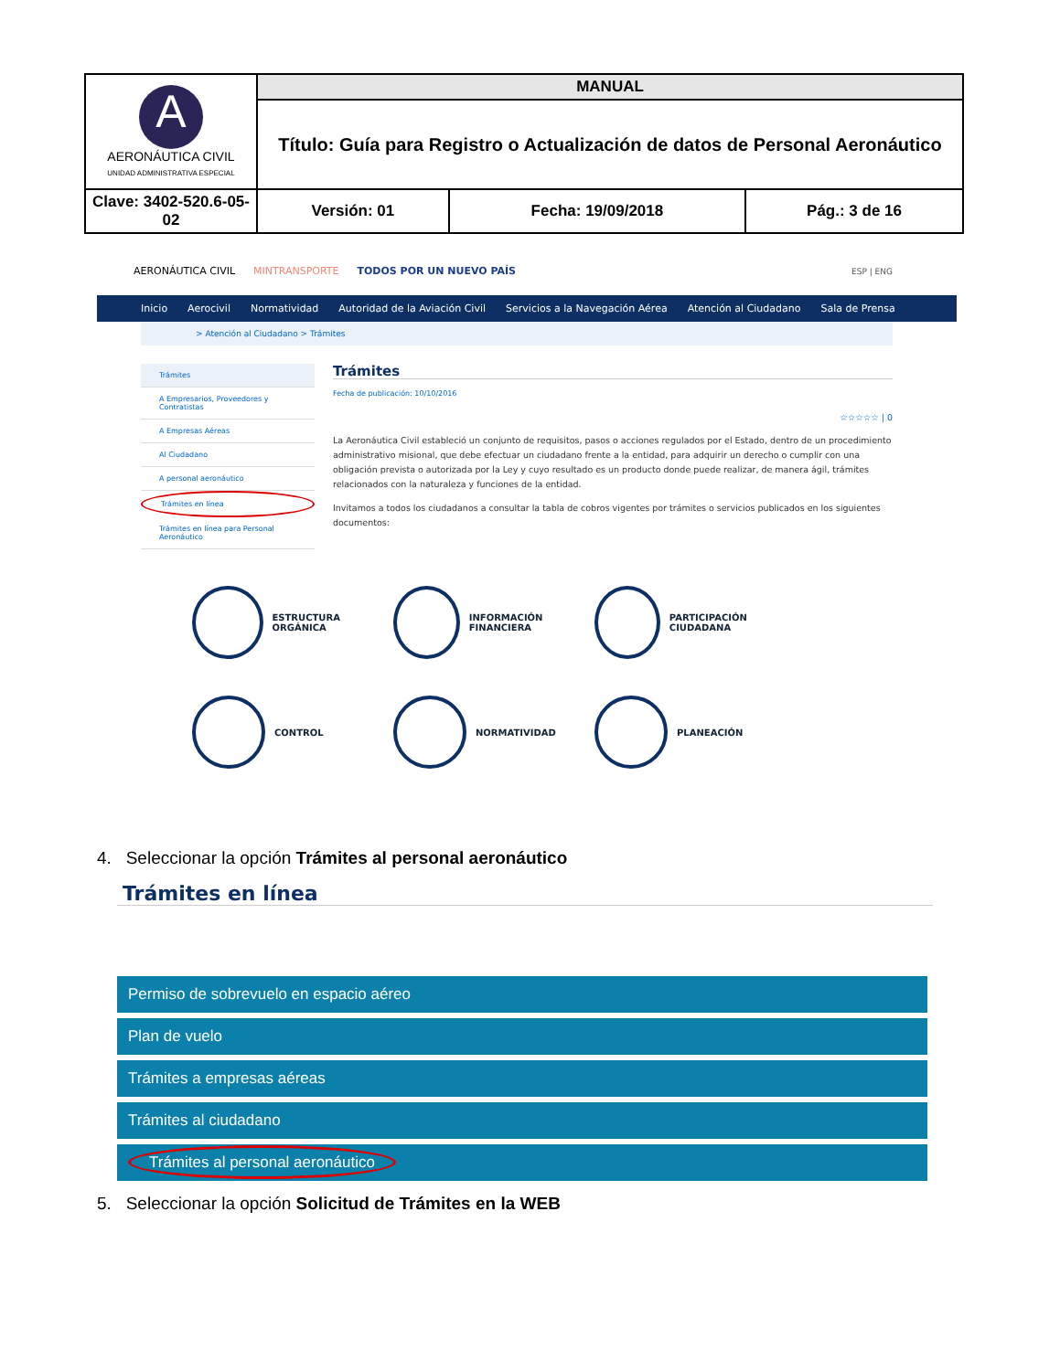| A AERONÁUTICA CIVIL UNIDAD ADMINISTRATIVA ESPECIAL | MANUAL | | |
| | Título: Guía para Registro o Actualización de datos de Personal Aeronáutico | | |
| Clave: 3402-520.6-05-02 | Versión: 01 | Fecha: 19/09/2018 | Pág.: 3 de 16 |
AERONÁUTICA CIVIL MINTRANSPORTE TODOS POR UN NUEVO PAÍS ESP | ENG
Inicio Aerocivil Normatividad Autoridad de la Aviación Civil Servicios a la Navegación Aérea Atención al Ciudadano Sala de Prensa
> Atención al Ciudadano > Trámites
Trámites
A Empresarios, Proveedores y Contratistas
A Empresas Aéreas
Al Ciudadano
A personal aeronáutico
Trámites en línea
Trámites en línea para Personal Aeronáutico
Trámites
Fecha de publicación: 10/10/2016
☆☆☆☆☆ | 0
La Aeronáutica Civil estableció un conjunto de requisitos, pasos o acciones regulados por el Estado, dentro de un procedimiento administrativo misional, que debe efectuar un ciudadano frente a la entidad, para adquirir un derecho o cumplir con una obligación prevista o autorizada por la Ley y cuyo resultado es un producto donde puede realizar, de manera ágil, trámites relacionados con la naturaleza y funciones de la entidad.
Invitamos a todos los ciudadanos a consultar la tabla de cobros vigentes por trámites o servicios publicados en los siguientes documentos:
ESTRUCTURA ORGÁNICA
INFORMACIÓN FINANCIERA
PARTICIPACIÓN CIUDADANA
CONTROL
NORMATIVIDAD
PLANEACIÓN
4. Seleccionar la opción Trámites al personal aeronáutico
Trámites en línea
Permiso de sobrevuelo en espacio aéreo
Plan de vuelo
Trámites a empresas aéreas
Trámites al ciudadano
Trámites al personal aeronáutico
5. Seleccionar la opción Solicitud de Trámites en la WEB